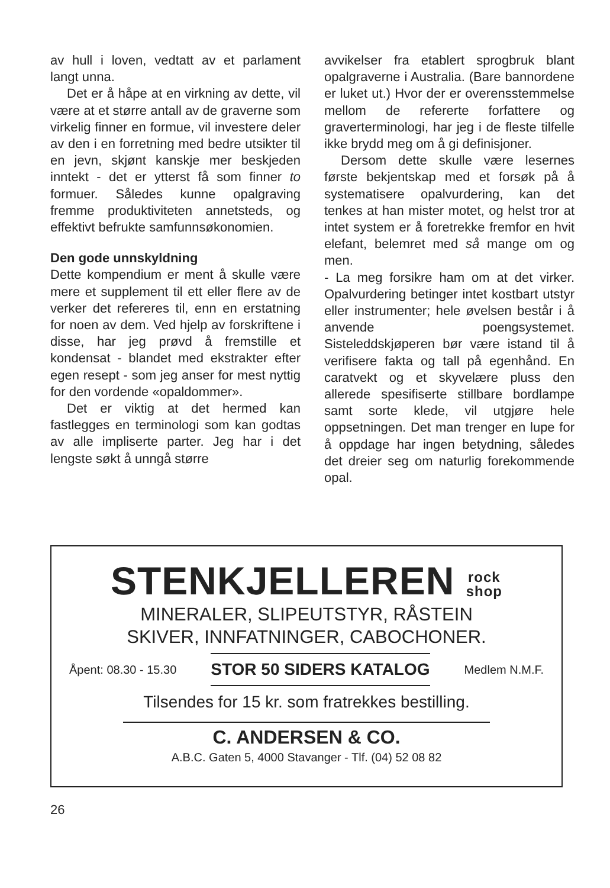av hull i loven, vedtatt av et parlament langt unna.
Det er å håpe at en virkning av dette, vil være at et større antall av de graverne som virkelig finner en formue, vil investere deler av den i en forretning med bedre utsikter til en jevn, skjønt kanskje mer beskjeden inntekt - det er ytterst få som finner to formuer. Således kunne opalgraving fremme produktiviteten annetsteds, og effektivt befrukte samfunnsøkonomien.
Den gode unnskyldning
Dette kompendium er ment å skulle være mere et supplement til ett eller flere av de verker det refereres til, enn en erstatning for noen av dem. Ved hjelp av forskriftene i disse, har jeg prøvd å fremstille et kondensat - blandet med ekstrakter efter egen resept - som jeg anser for mest nyttig for den vordende «opaldommer».
Det er viktig at det hermed kan fastlegges en terminologi som kan godtas av alle impliserte parter. Jeg har i det lengste søkt å unngå større
avvikelser fra etablert sprogbruk blant opalgraverne i Australia. (Bare bannordene er luket ut.) Hvor der er overensstemmelse mellom de refererte forfattere og graverterminologi, har jeg i de fleste tilfelle ikke brydd meg om å gi definisjoner.
Dersom dette skulle være lesernes første bekjentskap med et forsøk på å systematisere opalvurdering, kan det tenkes at han mister motet, og helst tror at intet system er å foretrekke fremfor en hvit elefant, belemret med så mange om og men.
- La meg forsikre ham om at det virker. Opalvurdering betinger intet kostbart utstyr eller instrumenter; hele øvelsen består i å anvende poengsystemet. Sisteleddskjøperen bør være istand til å verifisere fakta og tall på egenhånd. En caratvekt og et skyvelære pluss den allerede spesifiserte stillbare bordlampe samt sorte klede, vil utgjøre hele oppsetningen. Det man trenger en lupe for å oppdage har ingen betydning, således det dreier seg om naturlig forekommende opal.
STENKJELLEREN rock
shop
MINERALER, SLIPEUTSTYR, RÅSTEIN
SKIVER, INNFATNINGER, CABOCHONER.
Åpent: 08.30 - 15.30 STOR 50 SIDERS KATALOG Medlem N.M.F.
Tilsendes for 15 kr. som fratrekkes bestilling.
C. ANDERSEN & CO.
A.B.C. Gaten 5, 4000 Stavanger - Tlf. (04) 52 08 82
26